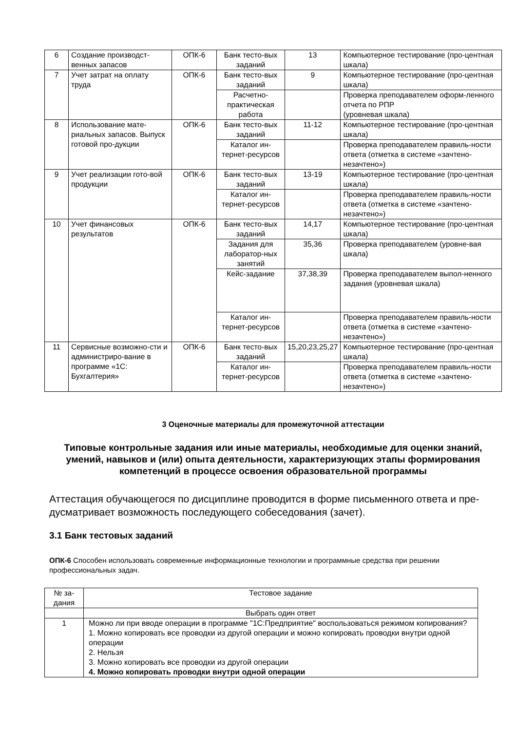| 6 | Создание производст-венных запасов | ОПК-6 | Банк тесто-вых заданий | 13 | Компьютерное тестирование (про-центная шкала) |
| 7 | Учет затрат на оплату труда | ОПК-6 | Банк тесто-вых заданий | 9 | Компьютерное тестирование (про-центная шкала) |
| | | | Расчетно-практическая работа | | Проверка преподавателем оформ-ленного отчета по РПР (уровневая шкала) |
| 8 | Использование мате-риальных запасов. Выпуск готовой про-дукции | ОПК-6 | Банк тесто-вых заданий | 11-12 | Компьютерное тестирование (про-центная шкала) |
| | | | Каталог ин-тернет-ресурсов | | Проверка преподавателем правиль-ности ответа (отметка в системе «зачтено-незачтено») |
| 9 | Учет реализации гото-вой продукции | ОПК-6 | Банк тесто-вых заданий | 13-19 | Компьютерное тестирование (про-центная шкала) |
| | | | Каталог ин-тернет-ресурсов | | Проверка преподавателем правиль-ности ответа (отметка в системе «зачтено-незачтено») |
| 10 | Учет финансовых результатов | ОПК-6 | Банк тесто-вых заданий | 14,17 | Компьютерное тестирование (про-центная шкала) |
| | | | Задания для лаборатор-ных занятий | 35,36 | Проверка преподавателем (уровне-вая шкала) |
| | | | Кейс-задание | 37,38,39 | Проверка преподавателем выпол-ненного задания (уровневая шкала) |
| | | | Каталог ин-тернет-ресурсов | | Проверка преподавателем правиль-ности ответа (отметка в системе «зачтено-незачтено») |
| 11 | Сервисные возможно-сти и администриро-вание в программе «1С: Бухгалтерия» | ОПК-6 | Банк тесто-вых заданий | 15,20,23,25,27 | Компьютерное тестирование (про-центная шкала) |
| | | | Каталог ин-тернет-ресурсов | | Проверка преподавателем правиль-ности ответа (отметка в системе «зачтено-незачтено») |
3 Оценочные материалы для промежуточной аттестации
Типовые контрольные задания или иные материалы, необходимые для оценки знаний, умений, навыков и (или) опыта деятельности, характеризующих этапы формирования компетенций в процессе освоения образовательной программы
Аттестация обучающегося по дисциплине проводится в форме письменного ответа и пре-дусматривает возможность последующего собеседования (зачет).
3.1 Банк тестовых заданий
ОПК-6 Способен использовать современные информационные технологии и программные средства при решении профессиональных задач.
| № за-дания | Тестовое задание |
| | Выбрать один ответ |
| 1 | Можно ли при вводе операции в программе "1С:Предприятие" воспользоваться режимом копирования? 1. Можно копировать все проводки из другой операции и можно копировать проводки внутри одной операции 2. Нельзя 3. Можно копировать все проводки из другой операции 4. Можно копировать проводки внутри одной операции |